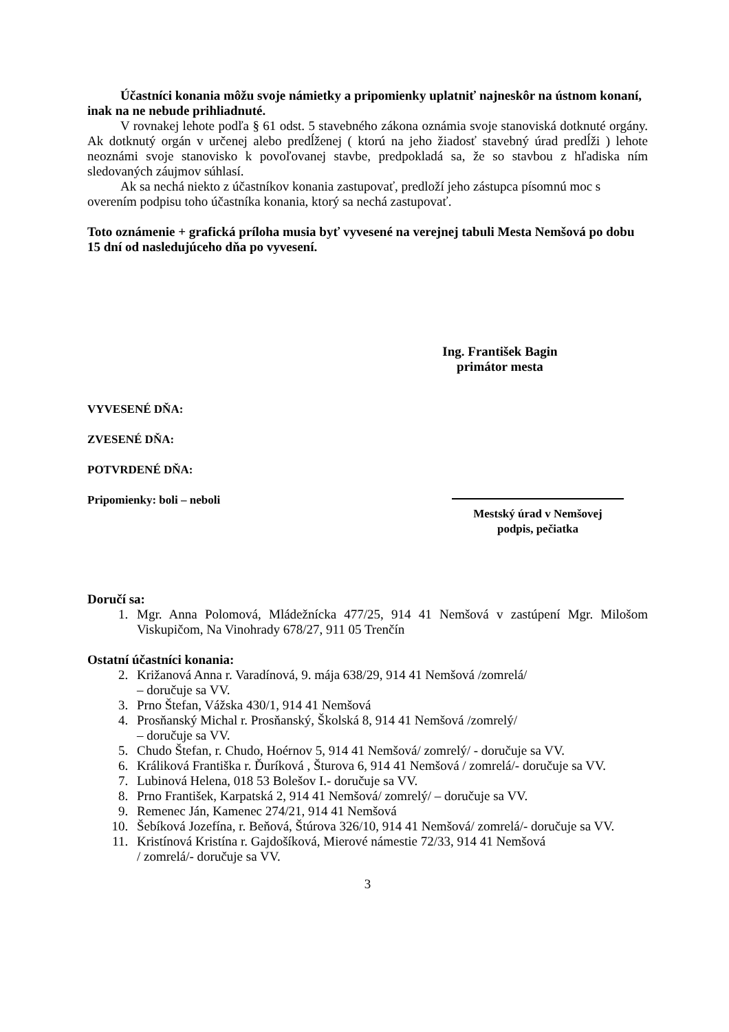Účastníci konania môžu svoje námietky a pripomienky uplatniť najneskôr na ústnom konaní, inak na ne nebude prihliadnuté.
V rovnakej lehote podľa § 61 odst. 5 stavebného zákona oznámia svoje stanoviská dotknuté orgány. Ak dotknutý orgán v určenej alebo predĺženej ( ktorú na jeho žiadosť stavebný úrad predĺži ) lehote neoznámi svoje stanovisko k povoľovanej stavbe, predpokladá sa, že so stavbou z hľadiska ním sledovaných záujmov súhlasí.
Ak sa nechá niekto z účastníkov konania zastupovať, predloží jeho zástupca písomnú moc s overením podpisu toho účastníka konania, ktorý sa nechá zastupovať.
Toto oznámenie + grafická príloha musia byť vyvesené na verejnej tabuli Mesta Nemšová po dobu 15 dní od nasledujúceho dňa po vyvesení.
Ing. František Bagin
primátor mesta
VYVESENÉ DŇA:
ZVESENÉ DŇA:
POTVRDENÉ DŇA:
Pripomienky: boli – neboli Mestský úrad v Nemšovej
podpis, pečiatka
Doručí sa:
1. Mgr. Anna Polomová, Mládežnícka 477/25, 914 41 Nemšová v zastúpení Mgr. Milošom Viskupičom, Na Vinohrady 678/27, 911 05 Trenčín
Ostatní účastníci konania:
2. Križanová Anna r. Varadínová, 9. mája 638/29, 914 41 Nemšová /zomrelá/
– doručuje sa VV.
3. Prno Štefan, Vážska 430/1, 914 41 Nemšová
4. Prosňanský Michal r. Prosňanský, Školská 8, 914 41 Nemšová /zomrelý/
– doručuje sa VV.
5. Chudo Štefan, r. Chudo, Hoérnov 5, 914 41 Nemšová/ zomrelý/ - doručuje sa VV.
6. Králiková Františka r. Ďuríková , Šturova 6, 914 41 Nemšová / zomrelá/- doručuje sa VV.
7. Lubinová Helena, 018 53 Bolešov I.- doručuje sa VV.
8. Prno František, Karpatská 2, 914 41 Nemšová/ zomrelý/ – doručuje sa VV.
9. Remenec Ján, Kamenec 274/21, 914 41 Nemšová
10. Šebíková Jozefína, r. Beňová, Štúrova 326/10, 914 41 Nemšová/ zomrelá/- doručuje sa VV.
11. Kristínová Kristína r. Gajdošíková, Mierové námestie 72/33, 914 41 Nemšová
/ zomrelá/- doručuje sa VV.
3